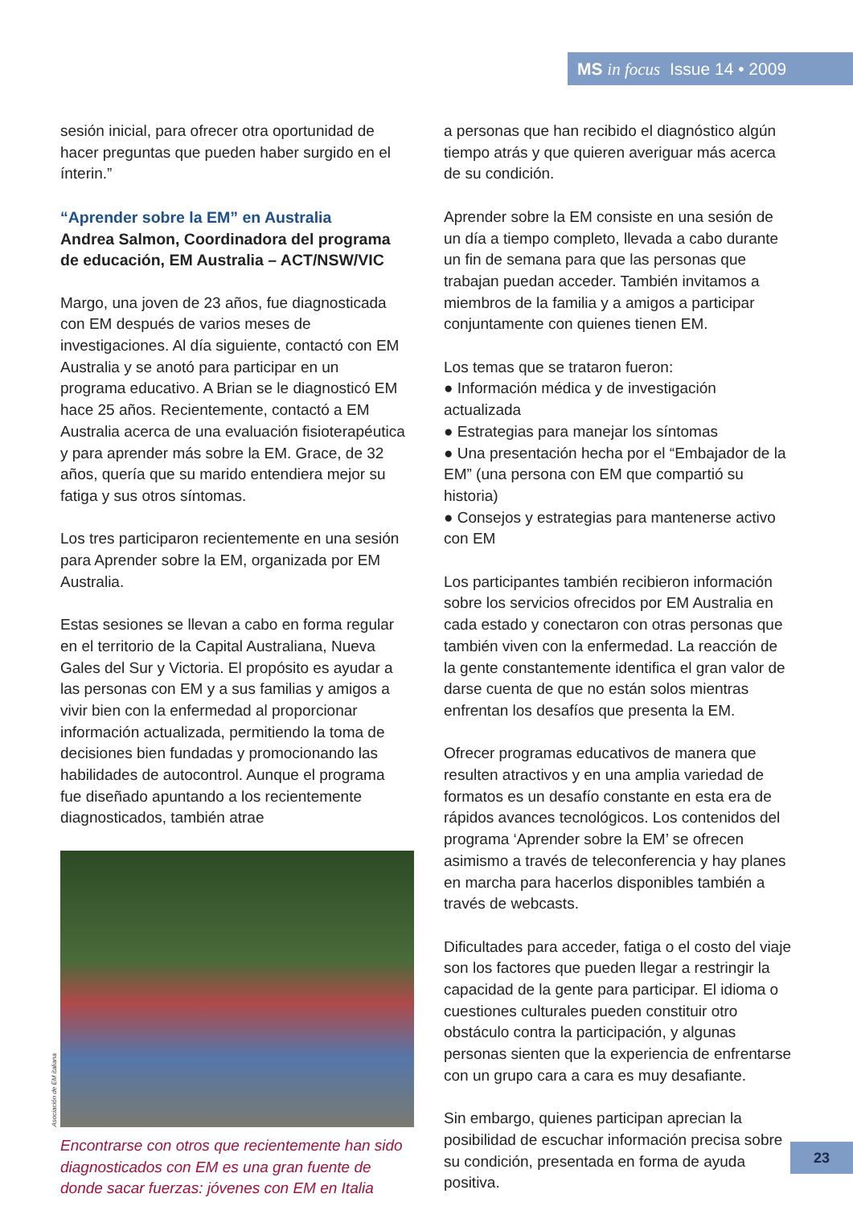MS in focus Issue 14 • 2009
sesión inicial, para ofrecer otra oportunidad de hacer preguntas que pueden haber surgido en el ínterin.”
“Aprender sobre la EM” en Australia
Andrea Salmon, Coordinadora del programa de educación, EM Australia – ACT/NSW/VIC
Margo, una joven de 23 años, fue diagnosticada con EM después de varios meses de investigaciones. Al día siguiente, contactó con EM Australia y se anotó para participar en un programa educativo. A Brian se le diagnosticó EM hace 25 años. Recientemente, contactó a EM Australia acerca de una evaluación fisioterapéutica y para aprender más sobre la EM. Grace, de 32 años, quería que su marido entendiera mejor su fatiga y sus otros síntomas.
Los tres participaron recientemente en una sesión para Aprender sobre la EM, organizada por EM Australia.
Estas sesiones se llevan a cabo en forma regular en el territorio de la Capital Australiana, Nueva Gales del Sur y Victoria. El propósito es ayudar a las personas con EM y a sus familias y amigos a vivir bien con la enfermedad al proporcionar información actualizada, permitiendo la toma de decisiones bien fundadas y promocionando las habilidades de autocontrol. Aunque el programa fue diseñado apuntando a los recientemente diagnosticados, también atrae
Asociación de EM italiana
Encontrarse con otros que recientemente han sido diagnosticados con EM es una gran fuente de donde sacar fuerzas: jóvenes con EM en Italia
a personas que han recibido el diagnóstico algún tiempo atrás y que quieren averiguar más acerca de su condición.
Aprender sobre la EM consiste en una sesión de un día a tiempo completo, llevada a cabo durante un fin de semana para que las personas que trabajan puedan acceder. También invitamos a miembros de la familia y a amigos a participar conjuntamente con quienes tienen EM.
Los temas que se trataron fueron:
● Información médica y de investigación actualizada
● Estrategias para manejar los síntomas
● Una presentación hecha por el “Embajador de la EM” (una persona con EM que compartió su historia)
● Consejos y estrategias para mantenerse activo con EM
Los participantes también recibieron información sobre los servicios ofrecidos por EM Australia en cada estado y conectaron con otras personas que también viven con la enfermedad. La reacción de la gente constantemente identifica el gran valor de darse cuenta de que no están solos mientras enfrentan los desafíos que presenta la EM.
Ofrecer programas educativos de manera que resulten atractivos y en una amplia variedad de formatos es un desafío constante en esta era de rápidos avances tecnológicos. Los contenidos del programa ‘Aprender sobre la EM’ se ofrecen asimismo a través de teleconferencia y hay planes en marcha para hacerlos disponibles también a través de webcasts.
Dificultades para acceder, fatiga o el costo del viaje son los factores que pueden llegar a restringir la capacidad de la gente para participar. El idioma o cuestiones culturales pueden constituir otro obstáculo contra la participación, y algunas personas sienten que la experiencia de enfrentarse con un grupo cara a cara es muy desafiante.
Sin embargo, quienes participan aprecian la posibilidad de escuchar información precisa sobre su condición, presentada en forma de ayuda positiva.
23